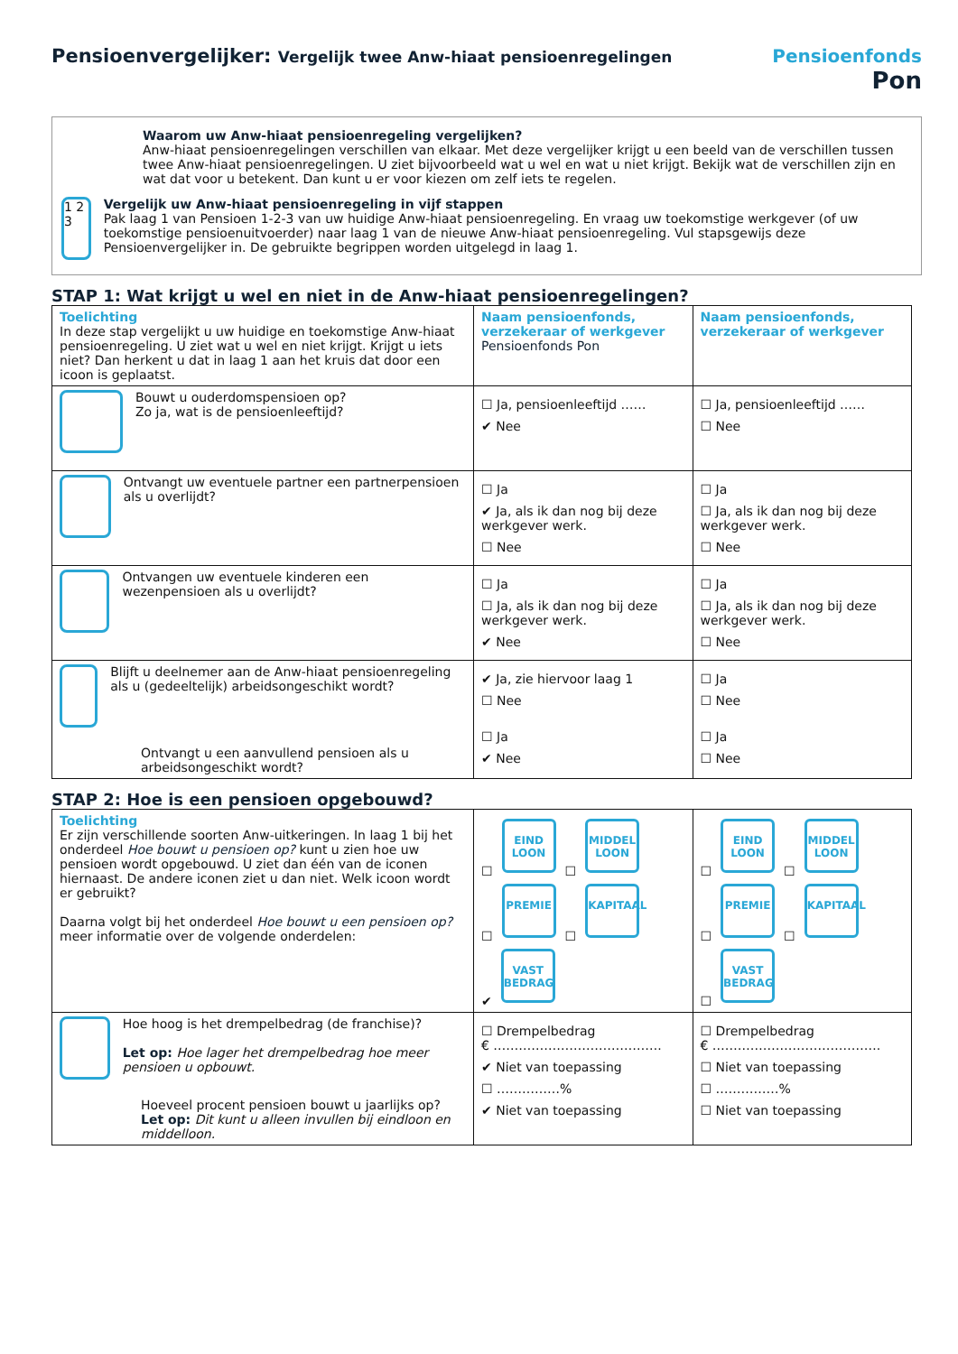Pensioenvergelijker: Vergelijk twee Anw-hiaat pensioenregelingen
Pensioenfonds
Pon
Waarom uw Anw-hiaat pensioenregeling vergelijken?
Anw-hiaat pensioenregelingen verschillen van elkaar. Met deze vergelijker krijgt u een beeld van de verschillen tussen twee Anw-hiaat pensioenregelingen. U ziet bijvoorbeeld wat u wel en wat u niet krijgt. Bekijk wat de verschillen zijn en wat dat voor u betekent. Dan kunt u er voor kiezen om zelf iets te regelen.
1 2 3
Vergelijk uw Anw-hiaat pensioenregeling in vijf stappen
Pak laag 1 van Pensioen 1-2-3 van uw huidige Anw-hiaat pensioenregeling. En vraag uw toekomstige werkgever (of uw toekomstige pensioenuitvoerder) naar laag 1 van de nieuwe Anw-hiaat pensioenregeling. Vul stapsgewijs deze Pensioenvergelijker in. De gebruikte begrippen worden uitgelegd in laag 1.
STAP 1: Wat krijgt u wel en niet in de Anw-hiaat pensioenregelingen?
| Toelichting In deze stap vergelijkt u uw huidige en toekomstige Anw-hiaat pensioenregeling. U ziet wat u wel en niet krijgt. Krijgt u iets niet? Dan herkent u dat in laag 1 aan het kruis dat door een icoon is geplaatst. | Naam pensioenfonds, verzekeraar of werkgever Pensioenfonds Pon | Naam pensioenfonds, verzekeraar of werkgever |
| Bouwt u ouderdomspensioen op? Zo ja, wat is de pensioenleeftijd? | ☐ Ja, pensioenleeftijd …… ✔ Nee | ☐ Ja, pensioenleeftijd …… ☐ Nee |
| Ontvangt uw eventuele partner een partnerpensioen als u overlijdt? | ☐ Ja ✔ Ja, als ik dan nog bij deze werkgever werk. ☐ Nee | ☐ Ja ☐ Ja, als ik dan nog bij deze werkgever werk. ☐ Nee |
| Ontvangen uw eventuele kinderen een wezenpensioen als u overlijdt? | ☐ Ja ☐ Ja, als ik dan nog bij deze werkgever werk. ✔ Nee | ☐ Ja ☐ Ja, als ik dan nog bij deze werkgever werk. ☐ Nee |
| Blijft u deelnemer aan de Anw-hiaat pensioenregeling als u (gedeeltelijk) arbeidsongeschikt wordt? Ontvangt u een aanvullend pensioen als u arbeidsongeschikt wordt? | ✔ Ja, zie hiervoor laag 1 ☐ Nee ☐ Ja ✔ Nee | ☐ Ja ☐ Nee ☐ Ja ☐ Nee |
STAP 2: Hoe is een pensioen opgebouwd?
| Toelichting Er zijn verschillende soorten Anw-uitkeringen. In laag 1 bij het onderdeel Hoe bouwt u pensioen op? kunt u zien hoe uw pensioen wordt opgebouwd. U ziet dan één van de iconen hiernaast. De andere iconen ziet u dan niet. Welk icoon wordt er gebruikt? Daarna volgt bij het onderdeel Hoe bouwt u een pensioen op? meer informatie over de volgende onderdelen: | ☐ EIND LOON ☐ MIDDEL LOON ☐ PREMIE ☐ KAPITAAL ✔ VAST BEDRAG | ☐ EIND LOON ☐ MIDDEL LOON ☐ PREMIE ☐ KAPITAAL ☐ VAST BEDRAG |
| Hoe hoog is het drempelbedrag (de franchise)? Let op: Hoe lager het drempelbedrag hoe meer pensioen u opbouwt. Hoeveel procent pensioen bouwt u jaarlijks op? Let op: Dit kunt u alleen invullen bij eindloon en middelloon. | ☐ Drempelbedrag € …………………………………. ✔ Niet van toepassing ☐ ……………% ✔ Niet van toepassing | ☐ Drempelbedrag € …………………………………. ☐ Niet van toepassing ☐ ……………% ☐ Niet van toepassing |